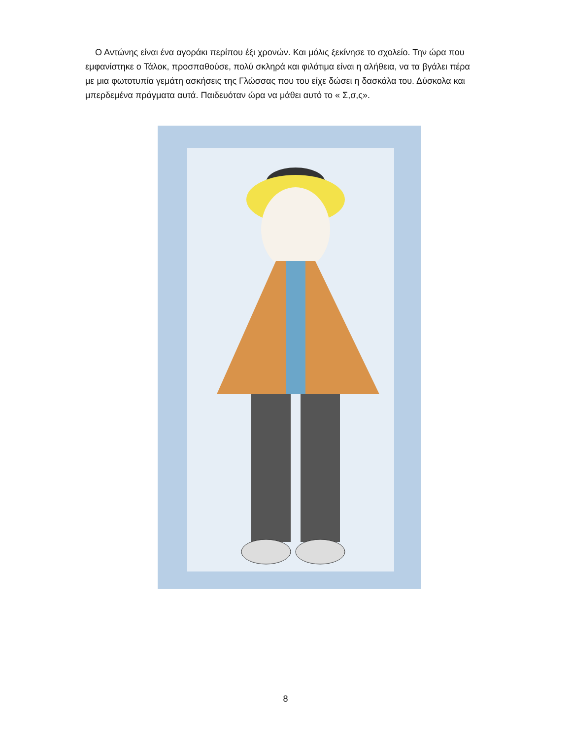Ο Αντώνης είναι ένα αγοράκι περίπου έξι χρονών. Και μόλις ξεκίνησε το σχολείο. Την ώρα που εμφανίστηκε ο Τάλοκ, προσπαθούσε, πολύ σκληρά και φιλότιμα είναι η αλήθεια, να τα βγάλει πέρα με μια φωτοτυπία γεμάτη ασκήσεις της Γλώσσας που του είχε δώσει η δασκάλα του. Δύσκολα και μπερδεμένα πράγματα αυτά. Παιδευόταν ώρα να μάθει αυτό το « Σ,σ,ς».
8